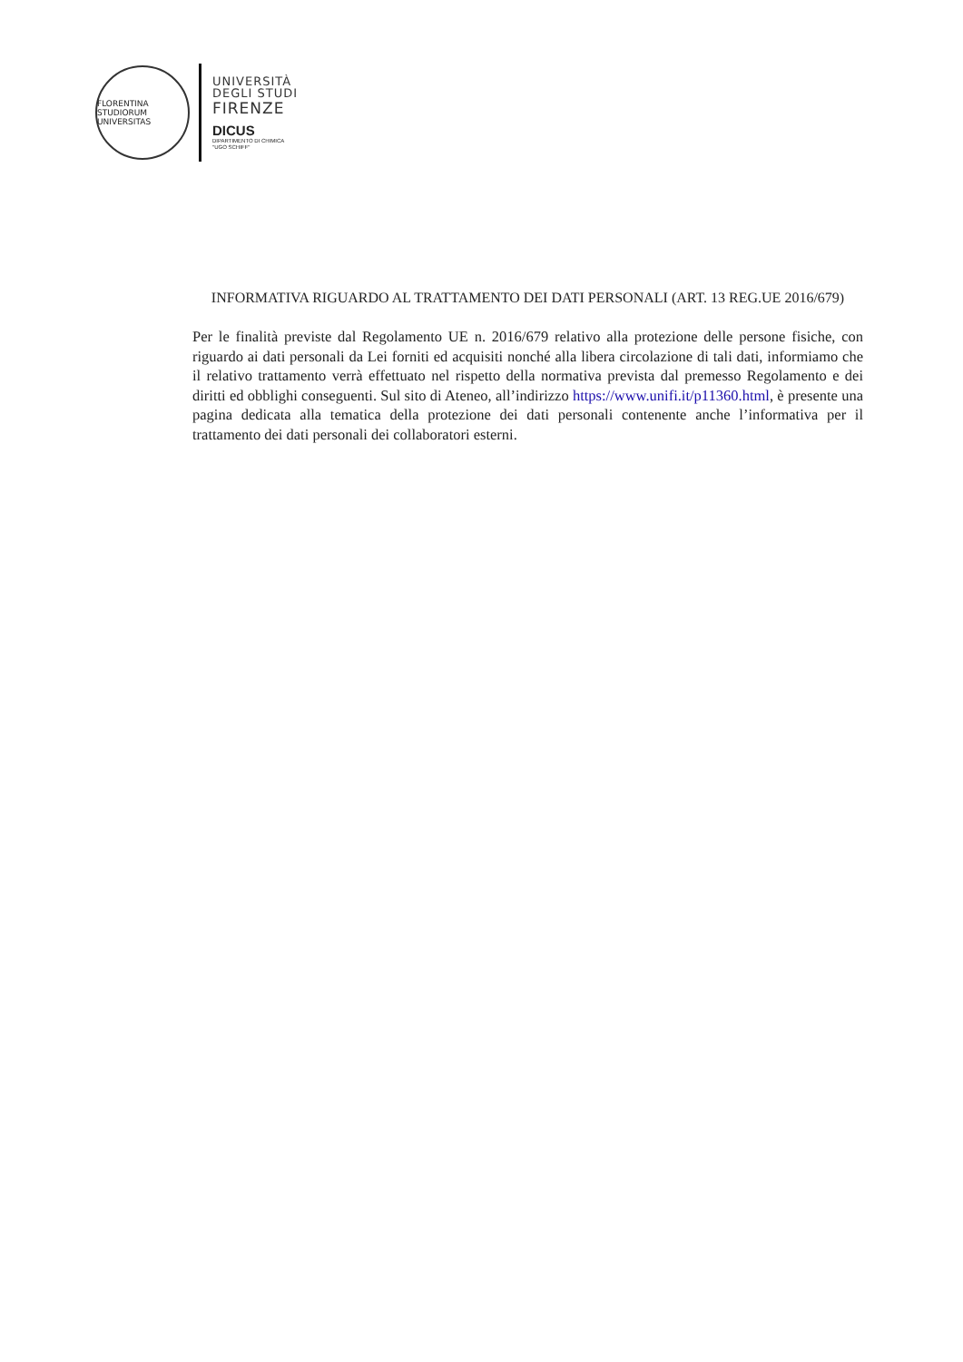FLORENTINA STUDIORUM UNIVERSITAS
UNIVERSITÀ
DEGLI STUDI
FIRENZE
DICUS
DIPARTIMENTO DI CHIMICA
"UGO SCHIFF"
INFORMATIVA RIGUARDO AL TRATTAMENTO DEI DATI PERSONALI (ART. 13 REG.UE 2016/679)
Per le finalità previste dal Regolamento UE n. 2016/679 relativo alla protezione delle persone fisiche, con riguardo ai dati personali da Lei forniti ed acquisiti nonché alla libera circolazione di tali dati, informiamo che il relativo trattamento verrà effettuato nel rispetto della normativa prevista dal premesso Regolamento e dei diritti ed obblighi conseguenti. Sul sito di Ateneo, all’indirizzo https://www.unifi.it/p11360.html, è presente una pagina dedicata alla tematica della protezione dei dati personali contenente anche l’informativa per il trattamento dei dati personali dei collaboratori esterni.